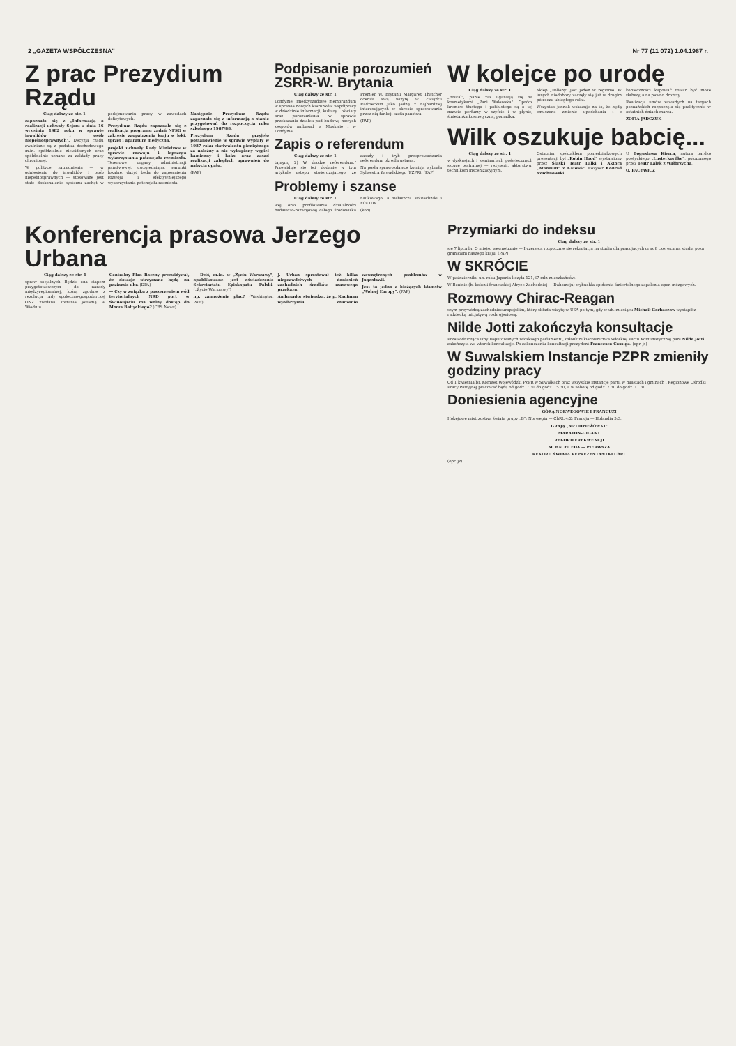2 „GAZETA WSPÓŁCZESNA" Nr 77 (11 072) 1.04.1987 r.
Z prac Prezydium Rządu
Ciąg dalszy ze str. 1
zapoznało się z „Informacją o realizacji uchwały Sejmu z dnia 16 września 1982 roku w sprawie inwalidów i osób niepełnosprawnych". Decyzją rządu zwalniane są z podatku dochodowego m.in. spółdzielnie niewidomych oraz spółdzielnie uznane za zakłady pracy chronionej.
W polityce zatrudnienia — w odniesieniu do inwalidów i osób niepełnosprawnych — stosowane jest stałe doskonalenie systemu zachęt w podejmowaniu pracy w zawodach deficytowych.
Prezydium Rządu zapoznało się z realizacją programu zadań NPSG w zakresie zaopatrzenia kraju w leki, sprzęt i aparaturę medyczną.
projekt uchwały Rady Ministrów w sprawie rozwoju i lepszego wykorzystania potencjału rzemiosła. Terenowe organy administracji państwowej, uwzględniając warunki lokalne, dążyć będą do zapewnienia rozwoju i efektywniejszego wykorzystania potencjału rzemiosła.
Następnie Prezydium Rządu zapoznało się z informacją o stanie przygotowań do rozpoczęcia roku szkolnego 1987/88.
Prezydium Rządu przyjęło postanowienie w sprawie wypłaty w 1987 roku ekwiwalentu pieniężnego za należny a nie wykupiony węgiel kamienny i koks oraz zasad realizacji zaległych uprawnień do nabycia opału.
(PAP)
Podpisanie porozumień ZSRR-W. Brytania
Ciąg dalszy ze str. 1
Londynie, międzyrządowe memorandum w sprawie nowych kierunków współpracy w dziedzinie informacji, kultury i oświaty oraz porozumienia w sprawie przekazania działek pod budowę nowych zespołów ambasad w Moskwie i w Londynie.
Premier W. Brytanii Margaret Thatcher oceniła swą wizytę w Związku Radzieckim jako jedną z najbardziej interesujących w okresie sprawowania przez nią funkcji szefa państwa.
(PAP)
Zapis o referendum
Ciąg dalszy ze str. 1
tajnym, 2) W drodze referendum." Przewiduje się też dodanie w tym artykule ustępu stwierdzającego, że zasady i tryb przeprowadzania referendum określa ustawa.
Na posła sprawozdawcę komisja wybrała Sylwestra Zawadzkiego (PZPR). (PAP)
Problemy i szanse
Ciąg dalszy ze str. 1
wej oraz profilowanie działalności badawczo-rozwojowej całego środowiska naukowego, a zwłaszcza Politechniki i Filii UW.
(kon)
W kolejce po urodę
Ciąg dalszy ze str. 1
„Brutal", panie zaś uganiają się za kosmetykami „Pani Walewska". Oprócz kremów tłustego i półtłustego są o tej nazwie perfumy w szyfcie i w płynie, śmietanka kosmetyczna, pomadka.
Sklep „Polleny" jest jeden w regionie. W innych niedobory zaczęły się już w drugim półroczu ubiegłego roku.
Wszystko jednak wskazuje na to, że będą zmuszone zmienić upodobania i z konieczności kupować towar być może słabszy, a na pewno droższy.
Realizacja umów zawartych na targach poznańskich rozpoczęła się praktycznie w ostatnich dniach marca.
ZOFIA JADCZUK
Wilk oszukuje babcię...
Ciąg dalszy ze str. 1
w dyskusjach i seminarlach poświęconych sztuce teatralnej — reżyserii, aktorstwu, technikom inscenizacyjnym.
Ostatnim spektaklem poniedziałkowych prezentacji był „Robin Hood" wystawiony przez Śląski Teatr Lalki i Aktora „Ateneum" z Katowic. Reżyser Konrad Szachnowski.
U Bogusława Kierca, autora bardzo poetyckiego „Lusterkorilke", pokazanego przez Teatr Lalek z Wałbrzycha.
O. PACEWICZ
Konferencja prasowa Jerzego Urbana
Ciąg dalszy ze str. 1
spraw socjalnych. Będzie ona etapem przygotowawczym do narady międzyregionalnej, którą zgodnie z rezolucją rady społeczno-gospodarczej ONZ zwołana zostanie jesienią w Wiedniu.
Centralny Plan Roczny przewidywał, że dotacje utrzymane będą na poziomie ubr. (DPA)
— Czy w związku z poszerzeniem wód terytorialnych NRD port w Świnoujściu ma wolny dostęp do Morza Bałtyckiego? (CBS News).
— Dziś, m.in. w „Życiu Warszawy", opublikowane jest oświadczenie Sekretariatu Episkopatu Polski. („Życie Warszawy")
np. zamrożenie płac? (Washington Post).
J. Urban sprostował też kilka nieprawdziwych doniesień zachodnich środków masowego przekazu.
Ambasador stwierdza, że p. Kaufman wyolbrzymia znaczenie wewnętrznych problemów w Jugosławii.
Jest to jedno z bieżących kłamstw „Wolnej Europy". (PAP)
Przymiarki do indeksu
Ciąg dalszy ze str. 1
się 7 lipca br. O miejsc wewnętrznie — I czerwca rozpocznie się rekrutacja na studia dla pracujących oraz 8 czerwca na studia poza granicami naszego kraju. (PAP)
W SKRÓCIE
W październiku ub. roku Japonia liczyła 121,67 mln mieszkańców.
W Beninie (b. kolonii francuskiej Afryce Zachodniej — Dahomeju) wybuchła epidemia śmiertelnego zapalenia opon mózgowych.
Rozmowy Chirac-Reagan
szym przywódcą zachodnioeuropejskim, który składa wizytę w USA po tym, gdy w ub. miesiącu Michaił Gorbaczow wystąpił z radziecką inicjatywą rozbrojeniową.
Nilde Jotti zakończyła konsultacje
Przewodnicząca Izby Deputowanych włoskiego parlamentu, członkini kierownictwa Włoskiej Partii Komunistycznej pani Nilde Jotti zakończyła we wtorek konsultacje. Po zakończeniu konsultacji prezydent Francesco Cossiga. (opr. js)
W Suwalskiem Instancje PZPR zmieniły godziny pracy
Od 1 kwietnia br. Komitet Wojewódzki PZPR w Suwałkach oraz wszystkie instancje partii w miastach i gminach i Regionowe Ośrodki Pracy Partyjnej pracować będą od godz. 7.30 do godz. 15.30, a w sobotę od godz. 7.30 do godz. 11.30.
Doniesienia agencyjne
GÓRĄ NORWEGOWIE I FRANCUZI
Hokejowe mistrzostwa świata grupy „B": Norwegia — ChRL 4:2; Francja — Holandia 5:3.
GRAJĄ „MŁODZIEŻÓWKI"
MARATON-GIGANT
REKORD FREKWENCJI
M. BACHLEDA — PIERWSZA
REKORD ŚWIATA REPREZENTANTKI ChRL
(opr. jz)